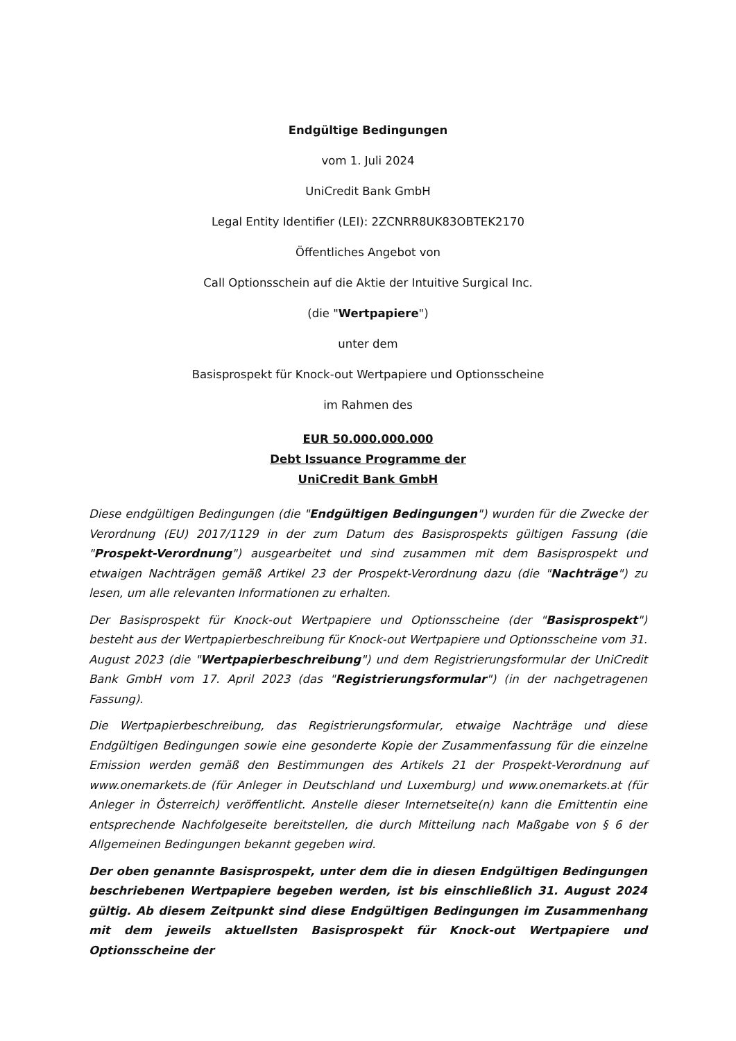Endgültige Bedingungen
vom 1. Juli 2024
UniCredit Bank GmbH
Legal Entity Identifier (LEI): 2ZCNRR8UK83OBTEK2170
Öffentliches Angebot von
Call Optionsschein auf die Aktie der Intuitive Surgical Inc.
(die "Wertpapiere")
unter dem
Basisprospekt für Knock-out Wertpapiere und Optionsscheine
im Rahmen des
EUR 50.000.000.000
Debt Issuance Programme der
UniCredit Bank GmbH
Diese endgültigen Bedingungen (die "Endgültigen Bedingungen") wurden für die Zwecke der Verordnung (EU) 2017/1129 in der zum Datum des Basisprospekts gültigen Fassung (die "Prospekt-Verordnung") ausgearbeitet und sind zusammen mit dem Basisprospekt und etwaigen Nachträgen gemäß Artikel 23 der Prospekt-Verordnung dazu (die "Nachträge") zu lesen, um alle relevanten Informationen zu erhalten.
Der Basisprospekt für Knock-out Wertpapiere und Optionsscheine (der "Basisprospekt") besteht aus der Wertpapierbeschreibung für Knock-out Wertpapiere und Optionsscheine vom 31. August 2023 (die "Wertpapierbeschreibung") und dem Registrierungsformular der UniCredit Bank GmbH vom 17. April 2023 (das "Registrierungsformular") (in der nachgetragenen Fassung).
Die Wertpapierbeschreibung, das Registrierungsformular, etwaige Nachträge und diese Endgültigen Bedingungen sowie eine gesonderte Kopie der Zusammenfassung für die einzelne Emission werden gemäß den Bestimmungen des Artikels 21 der Prospekt-Verordnung auf www.onemarkets.de (für Anleger in Deutschland und Luxemburg) und www.onemarkets.at (für Anleger in Österreich) veröffentlicht. Anstelle dieser Internetseite(n) kann die Emittentin eine entsprechende Nachfolgeseite bereitstellen, die durch Mitteilung nach Maßgabe von § 6 der Allgemeinen Bedingungen bekannt gegeben wird.
Der oben genannte Basisprospekt, unter dem die in diesen Endgültigen Bedingungen beschriebenen Wertpapiere begeben werden, ist bis einschließlich 31. August 2024 gültig. Ab diesem Zeitpunkt sind diese Endgültigen Bedingungen im Zusammenhang mit dem jeweils aktuellsten Basisprospekt für Knock-out Wertpapiere und Optionsscheine der